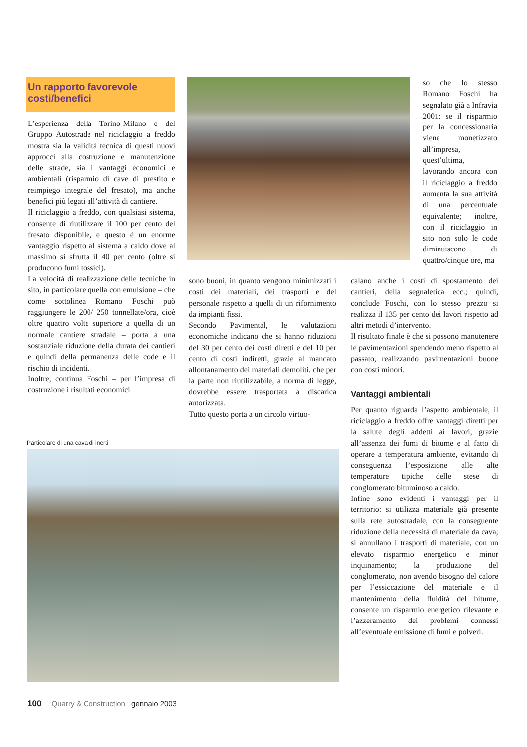Un rapporto favorevole
costi/benefici
L’esperienza della Torino-Milano e del Gruppo Autostrade nel riciclaggio a freddo mostra sia la validità tecnica di questi nuovi approcci alla costruzione e manutenzione delle strade, sia i vantaggi economici e ambientali (risparmio di cave di prestito e reimpiego integrale del fresato), ma anche benefici più legati all’attività di cantiere.
Il riciclaggio a freddo, con qualsiasi sistema, consente di riutilizzare il 100 per cento del fresato disponibile, e questo è un enorme vantaggio rispetto al sistema a caldo dove al massimo si sfrutta il 40 per cento (oltre si producono fumi tossici).
La velocità di realizzazione delle tecniche in sito, in particolare quella con emulsione – che come sottolinea Romano Foschi può raggiungere le 200/ 250 tonnellate/ora, cioè oltre quattro volte superiore a quella di un normale cantiere stradale – porta a una sostanziale riduzione della durata dei cantieri e quindi della permanenza delle code e il rischio di incidenti.
Inoltre, continua Foschi – per l’impresa di costruzione i risultati economici
so che lo stesso Romano Foschi ha segnalato già a Infravia 2001: se il risparmio per la concessionaria viene monetizzato all’impresa, quest’ultima, lavorando ancora con il riciclaggio a freddo aumenta la sua attività di una percentuale equivalente; inoltre, con il riciclaggio in sito non solo le code diminuiscono di quattro/cinque ore, ma
sono buoni, in quanto vengono minimizzati i costi dei materiali, dei trasporti e del personale rispetto a quelli di un rifornimento da impianti fissi.
Secondo Pavimental, le valutazioni economiche indicano che si hanno riduzioni del 30 per cento dei costi diretti e del 10 per cento di costi indiretti, grazie al mancato allontanamento dei materiali demoliti, che per la parte non riutilizzabile, a norma di legge, dovrebbe essere trasportata a discarica autorizzata.
Tutto questo porta a un circolo virtuo-
calano anche i costi di spostamento dei cantieri, della segnaletica ecc.; quindi, conclude Foschi, con lo stesso prezzo si realizza il 135 per cento dei lavori rispetto ad altri metodi d’intervento.
Il risultato finale è che si possono manutenere le pavimentazioni spendendo meno rispetto al passato, realizzando pavimentazioni buone con costi minori.
Vantaggi ambientali
Per quanto riguarda l’aspetto ambientale, il riciclaggio a freddo offre vantaggi diretti per la salute degli addetti ai lavori, grazie all’assenza dei fumi di bitume e al fatto di operare a temperatura ambiente, evitando di conseguenza l’esposizione alle alte temperature tipiche delle stese di conglomerato bituminoso a caldo.
Infine sono evidenti i vantaggi per il territorio: si utilizza materiale già presente sulla rete autostradale, con la conseguente riduzione della necessità di materiale da cava; si annullano i trasporti di materiale, con un elevato risparmio energetico e minor inquinamento; la produzione del conglomerato, non avendo bisogno del calore per l’essiccazione del materiale e il mantenimento della fluidità del bitume, consente un risparmio energetico rilevante e l’azzeramento dei problemi connessi all’eventuale emissione di fumi e polveri.
Particolare di una cava di inerti
100 Quarry & Construction gennaio 2003